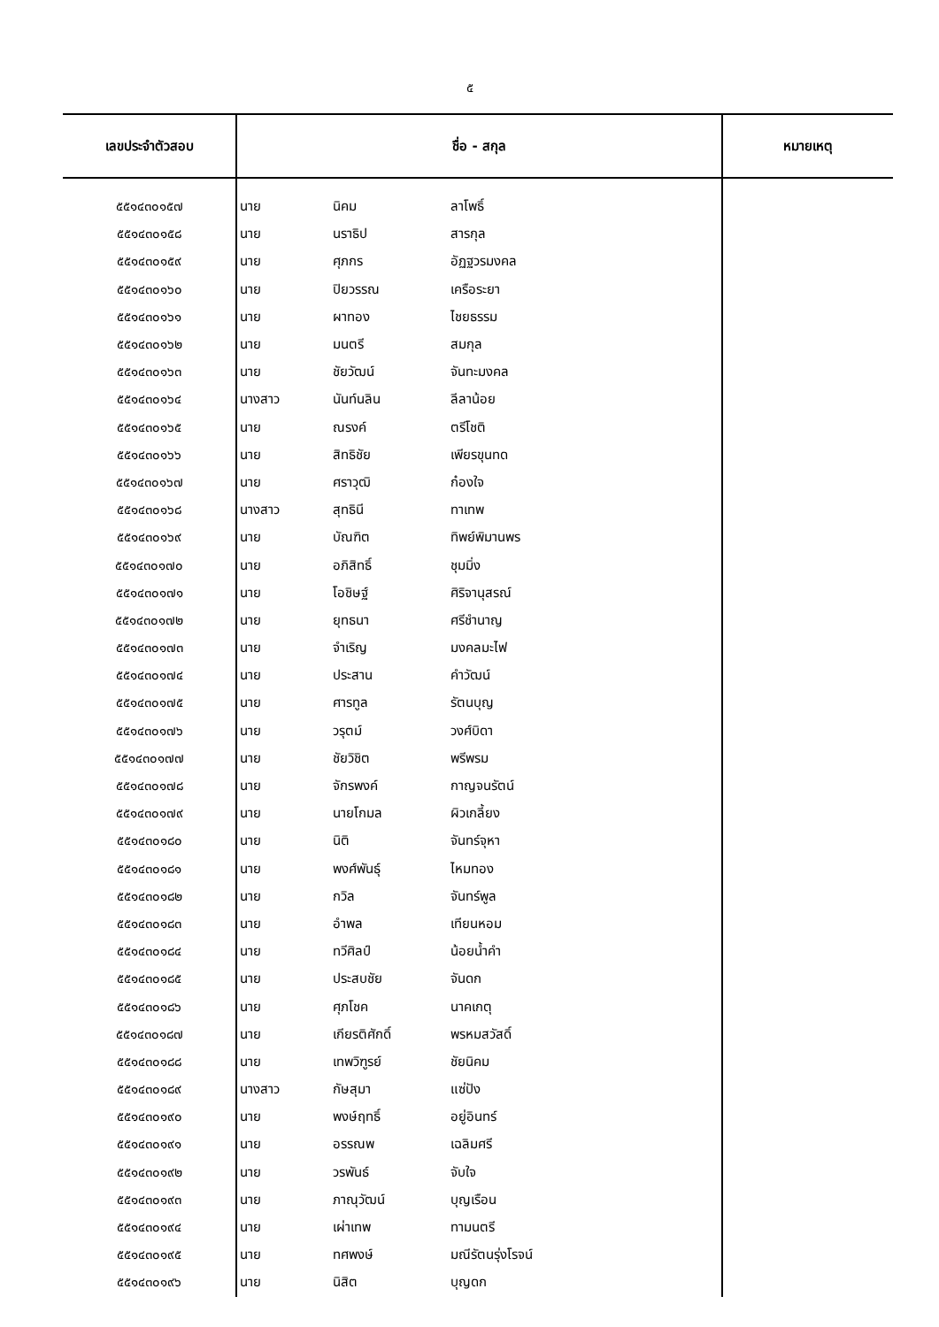๕
| เลขประจำตัวสอบ | ชื่อ - สกุล | | | หมายเหตุ |
| --- | --- | --- | --- | --- |
| ๕๕๑๔๓๐๑๕๗ | นาย | นิคม | ลาโพธิ์ | |
| ๕๕๑๔๓๐๑๕๘ | นาย | นราธิป | สารกุล | |
| ๕๕๑๔๓๐๑๕๙ | นาย | ศุภกร | อัฏฐวรมงคล | |
| ๕๕๑๔๓๐๑๖๐ | นาย | ปิยวรรณ | เครือระยา | |
| ๕๕๑๔๓๐๑๖๑ | นาย | ผาทอง | ไชยธรรม | |
| ๕๕๑๔๓๐๑๖๒ | นาย | มนตรี | สมกุล | |
| ๕๕๑๔๓๐๑๖๓ | นาย | ชัยวัฒน์ | จันทะมงคล | |
| ๕๕๑๔๓๐๑๖๔ | นางสาว | นันท์นลิน | ลีลาน้อย | |
| ๕๕๑๔๓๐๑๖๕ | นาย | ณรงค์ | ตรีโชติ | |
| ๕๕๑๔๓๐๑๖๖ | นาย | สิทธิชัย | เพียรขุนทด | |
| ๕๕๑๔๓๐๑๖๗ | นาย | ศราวุฒิ | ก๋องใจ | |
| ๕๕๑๔๓๐๑๖๘ | นางสาว | สุทธินี | ทาเทพ | |
| ๕๕๑๔๓๐๑๖๙ | นาย | บัณฑิต | ทิพย์พิมานพร | |
| ๕๕๑๔๓๐๑๗๐ | นาย | อภิสิทธิ์ | ชุมมิ่ง | |
| ๕๕๑๔๓๐๑๗๑ | นาย | โอชิษฐ์ | ศิริจานุสรณ์ | |
| ๕๕๑๔๓๐๑๗๒ | นาย | ยุทธนา | ศรีชำนาญ | |
| ๕๕๑๔๓๐๑๗๓ | นาย | จำเริญ | มงคลมะไฟ | |
| ๕๕๑๔๓๐๑๗๔ | นาย | ประสาน | คำวัฒน์ | |
| ๕๕๑๔๓๐๑๗๕ | นาย | ศารทูล | รัตนบุญ | |
| ๕๕๑๔๓๐๑๗๖ | นาย | วรุตม์ | วงศ์บิดา | |
| ๕๕๑๔๓๐๑๗๗ | นาย | ชัยวิชิต | พรีพรม | |
| ๕๕๑๔๓๐๑๗๘ | นาย | จักรพงค์ | กาญจนรัตน์ | |
| ๕๕๑๔๓๐๑๗๙ | นาย | นายโกมล | ผิวเกลี้ยง | |
| ๕๕๑๔๓๐๑๘๐ | นาย | นิติ | จันทร์จุหา | |
| ๕๕๑๔๓๐๑๘๑ | นาย | พงศ์พันธุ์ | ไหมทอง | |
| ๕๕๑๔๓๐๑๘๒ | นาย | กวิล | จันทร์พูล | |
| ๕๕๑๔๓๐๑๘๓ | นาย | อำพล | เทียนหอม | |
| ๕๕๑๔๓๐๑๘๔ | นาย | ทวีศิลป์ | น้อยน้ำคำ | |
| ๕๕๑๔๓๐๑๘๕ | นาย | ประสบชัย | จันดก | |
| ๕๕๑๔๓๐๑๘๖ | นาย | ศุภโชค | นาคเกตุ | |
| ๕๕๑๔๓๐๑๘๗ | นาย | เกียรติศักดิ์ | พรหมสวัสดิ์ | |
| ๕๕๑๔๓๐๑๘๘ | นาย | เทพวิฑูรย์ | ชัยนิคม | |
| ๕๕๑๔๓๐๑๘๙ | นางสาว | กัษสุมา | แซ่ปัง | |
| ๕๕๑๔๓๐๑๙๐ | นาย | พงษ์ฤทธิ์ | อยู่อินทร์ | |
| ๕๕๑๔๓๐๑๙๑ | นาย | อรรณพ | เฉลิมศรี | |
| ๕๕๑๔๓๐๑๙๒ | นาย | วรพันธ์ | จับใจ | |
| ๕๕๑๔๓๐๑๙๓ | นาย | ภาณุวัฒน์ | บุญเรือน | |
| ๕๕๑๔๓๐๑๙๔ | นาย | เผ่าเทพ | ทามนตรี | |
| ๕๕๑๔๓๐๑๙๕ | นาย | ทศพงษ์ | มณีรัตนรุ่งโรจน์ | |
| ๕๕๑๔๓๐๑๙๖ | นาย | นิสิต | บุญดก | |